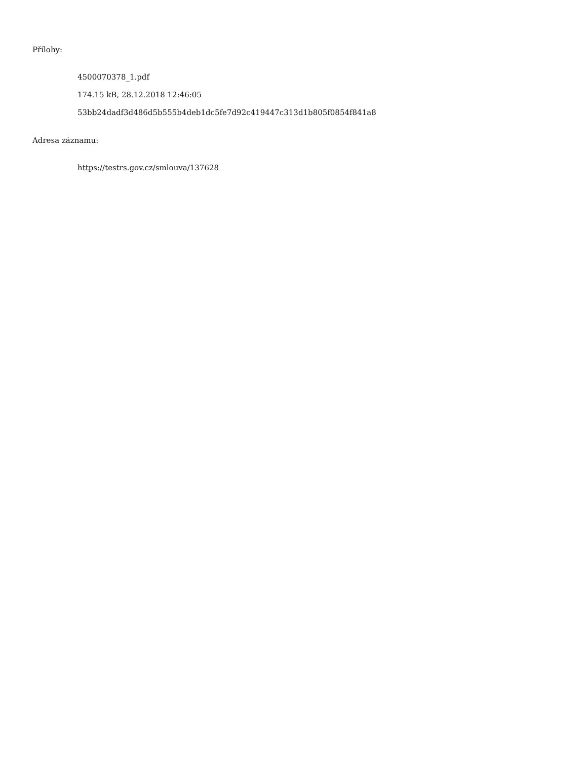Přílohy:
4500070378_1.pdf
174.15 kB, 28.12.2018 12:46:05
53bb24dadf3d486d5b555b4deb1dc5fe7d92c419447c313d1b805f0854f841a8
Adresa záznamu:
https://testrs.gov.cz/smlouva/137628